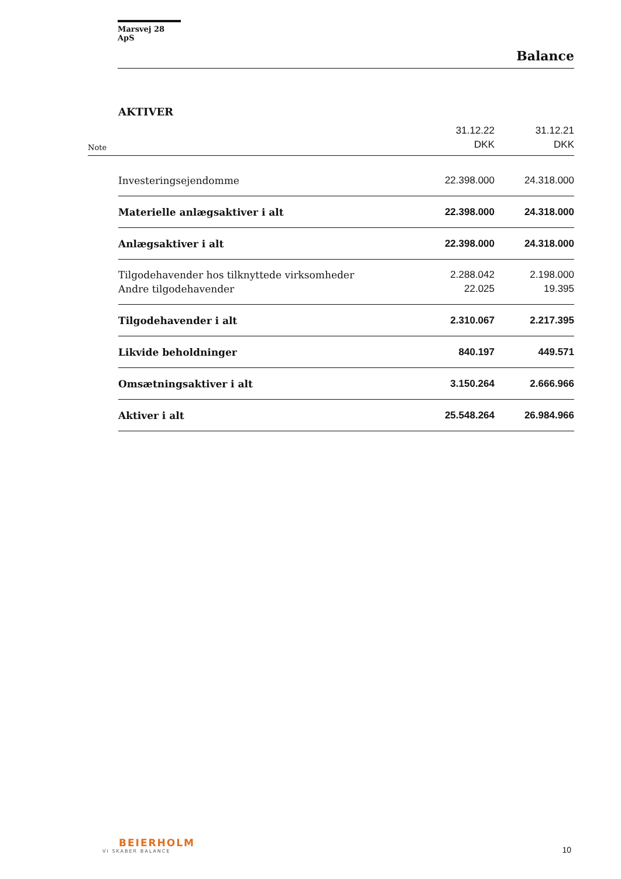Marsvej 28 ApS
Balance
AKTIVER
| Note | | 31.12.22 DKK | 31.12.21 DKK |
| --- | --- | --- | --- |
| | Investeringsejendomme | 22.398.000 | 24.318.000 |
| | Materielle anlægsaktiver i alt | 22.398.000 | 24.318.000 |
| | Anlægsaktiver i alt | 22.398.000 | 24.318.000 |
| | Tilgodehavender hos tilknyttede virksomheder | 2.288.042 | 2.198.000 |
| | Andre tilgodehavender | 22.025 | 19.395 |
| | Tilgodehavender i alt | 2.310.067 | 2.217.395 |
| | Likvide beholdninger | 840.197 | 449.571 |
| | Omsætningsaktiver i alt | 3.150.264 | 2.666.966 |
| | Aktiver i alt | 25.548.264 | 26.984.966 |
BEIERHOLM
VI SKABER BALANCE
10